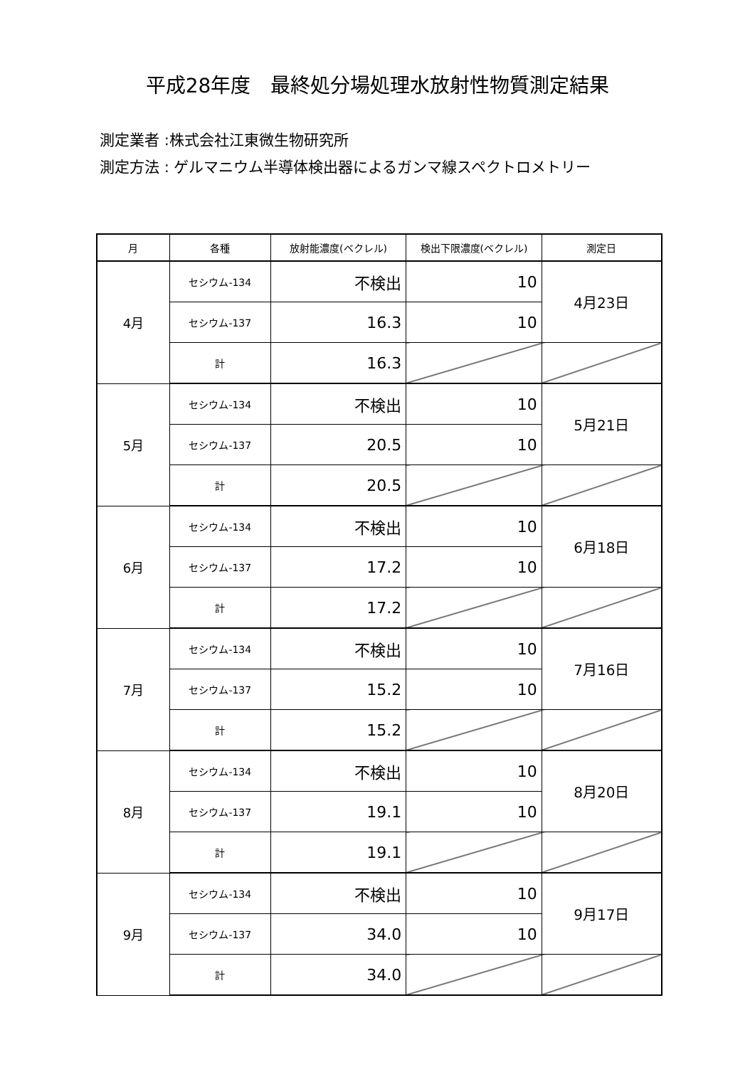平成28年度　最終処分場処理水放射性物質測定結果
測定業者 :株式会社江東微生物研究所
測定方法 : ゲルマニウム半導体検出器によるガンマ線スペクトロメトリー
| 月 | 各種 | 放射能濃度(ベクレル) | 検出下限濃度(ベクレル) | 測定日 |
| --- | --- | --- | --- | --- |
| 4月 | セシウム-134 | 不検出 | 10 | 4月23日 |
| | セシウム-137 | 16.3 | 10 | |
| | 計 | 16.3 | | |
| 5月 | セシウム-134 | 不検出 | 10 | 5月21日 |
| | セシウム-137 | 20.5 | 10 | |
| | 計 | 20.5 | | |
| 6月 | セシウム-134 | 不検出 | 10 | 6月18日 |
| | セシウム-137 | 17.2 | 10 | |
| | 計 | 17.2 | | |
| 7月 | セシウム-134 | 不検出 | 10 | 7月16日 |
| | セシウム-137 | 15.2 | 10 | |
| | 計 | 15.2 | | |
| 8月 | セシウム-134 | 不検出 | 10 | 8月20日 |
| | セシウム-137 | 19.1 | 10 | |
| | 計 | 19.1 | | |
| 9月 | セシウム-134 | 不検出 | 10 | 9月17日 |
| | セシウム-137 | 34.0 | 10 | |
| | 計 | 34.0 | | |